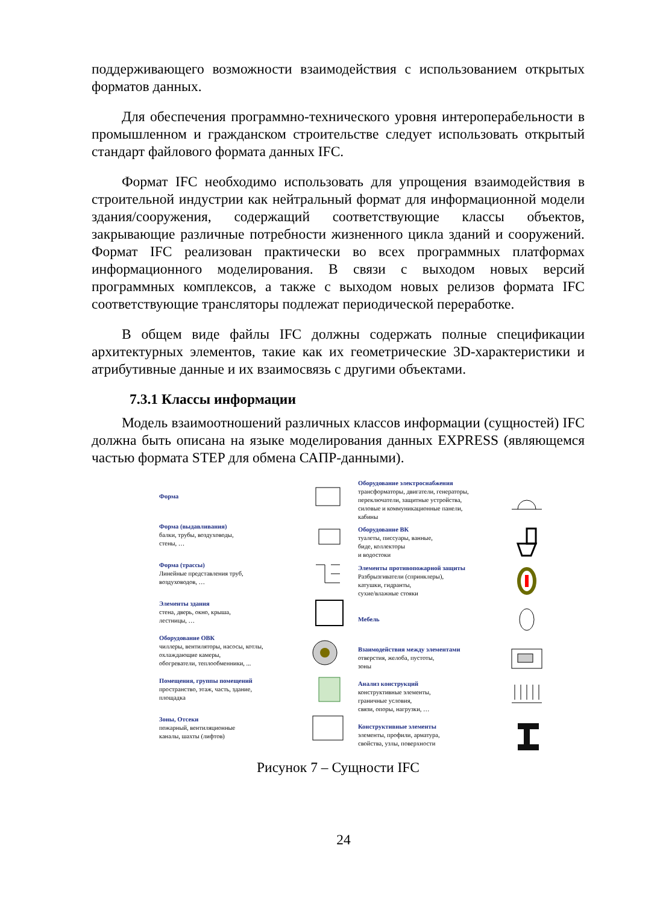поддерживающего возможности взаимодействия с использованием открытых форматов данных.
Для обеспечения программно-технического уровня интероперабельности в промышленном и гражданском строительстве следует использовать открытый стандарт файлового формата данных IFC.
Формат IFC необходимо использовать для упрощения взаимодействия в строительной индустрии как нейтральный формат для информационной модели здания/сооружения, содержащий соответствующие классы объектов, закрывающие различные потребности жизненного цикла зданий и сооружений. Формат IFC реализован практически во всех программных платформах информационного моделирования. В связи с выходом новых версий программных комплексов, а также с выходом новых релизов формата IFC соответствующие трансляторы подлежат периодической переработке.
В общем виде файлы IFC должны содержать полные спецификации архитектурных элементов, такие как их геометрические 3D-характеристики и атрибутивные данные и их взаимосвязь с другими объектами.
7.3.1 Классы информации
Модель взаимоотношений различных классов информации (сущностей) IFC должна быть описана на языке моделирования данных EXPRESS (являющемся частью формата STEP для обмена САПР-данными).
Форма
Форма (выдавливания)
балки, трубы, воздуховоды,
стены, …
Форма (трассы)
Линейные представления труб,
воздуховодов, …
Элементы здания
стена, дверь, окно, крыша,
лестницы, …
Оборудование ОВК
чиллеры, вентиляторы, насосы, котлы,
охлаждающие камеры,
обогреватели, теплообменники, ...
Помещения, группы помещений
пространство, этаж, часть, здание,
площадка
Зоны, Отсеки
пожарный, вентиляционные
каналы, шахты (лифтов)
Оборудование электроснабжения
трансформаторы, двигатели, генераторы,
переключатели, защитные устройства,
силовые и коммуникационные панели,
кабины
Оборудование ВК
туалеты, писсуары, ванные,
биде, коллекторы
и водостоки
Элементы противопожарной защиты
Разбрызгиватели (спринклеры),
катушки, гидранты,
сухие/влажные стояки
Мебель
Взаимодействия между элементами
отверстия, желоба, пустоты,
зоны
Анализ конструкций
конструктивные элементы,
граничные условия,
связи, опоры, нагрузки, …
Конструктивные элементы
элементы, профили, арматура,
свойства, узлы, поверхности
Рисунок 7 – Сущности IFC
24